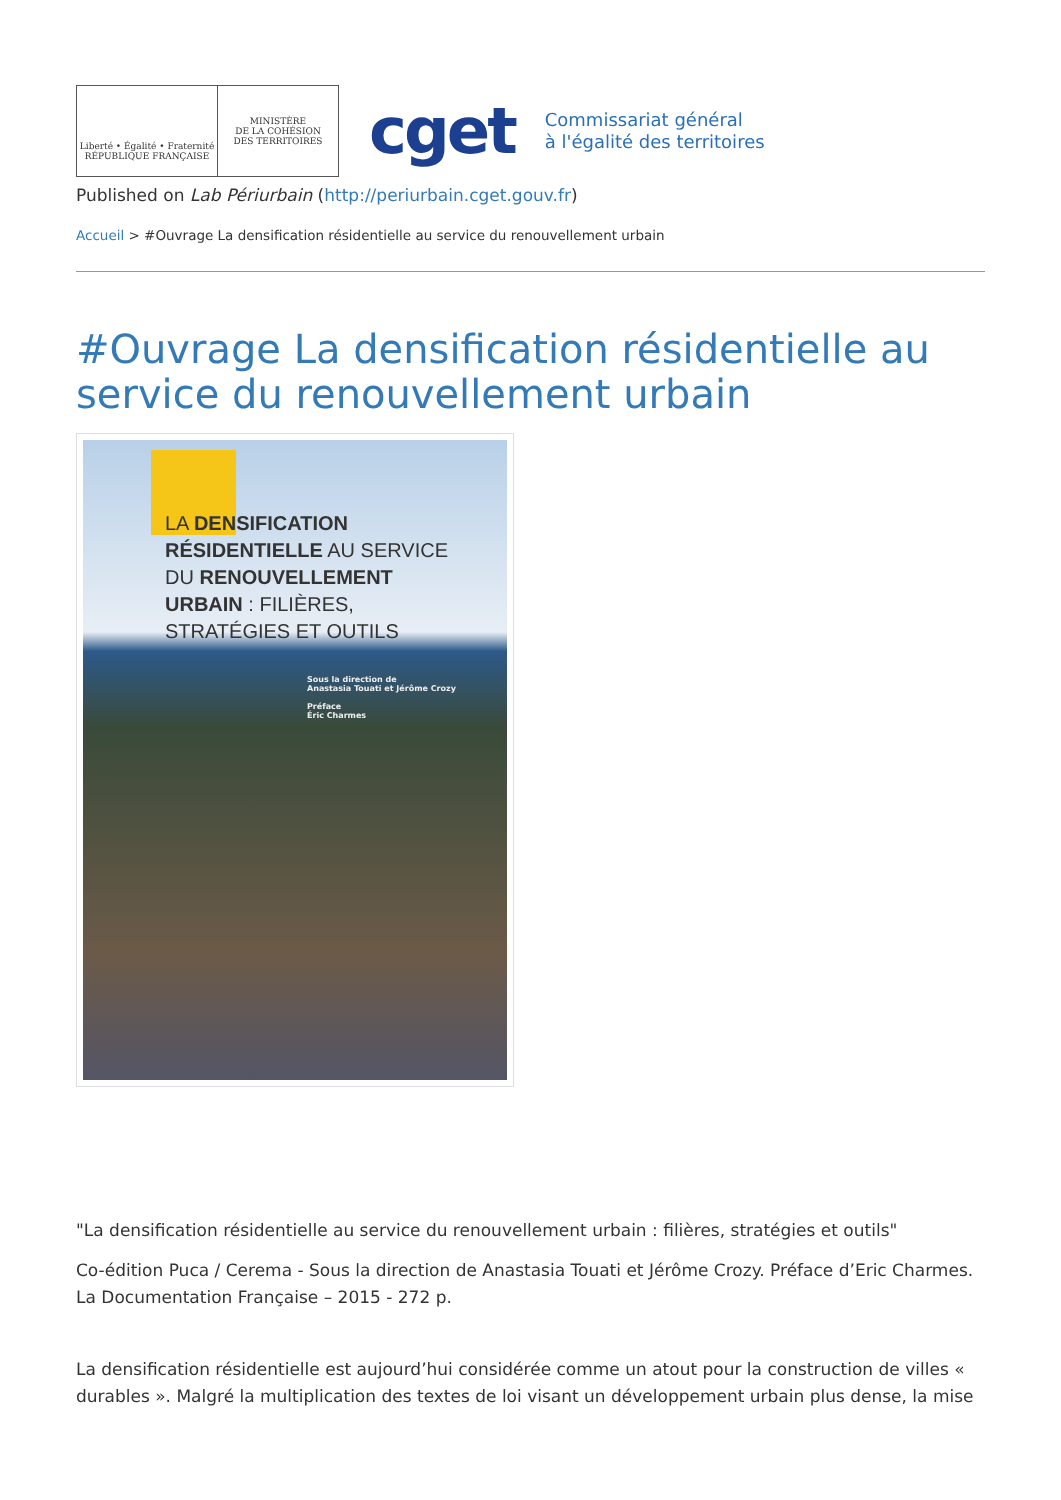Liberté • Égalité • Fraternité
RÉPUBLIQUE FRANÇAISE
MINISTÈRE
DE LA COHÉSION
DES TERRITOIRES
cget
Commissariat général
à l'égalité des territoires
Published on Lab Périurbain (http://periurbain.cget.gouv.fr)
Accueil > #Ouvrage La densification résidentielle au service du renouvellement urbain
#Ouvrage La densification résidentielle au service du renouvellement urbain
LA DENSIFICATION
RÉSIDENTIELLE AU SERVICE
DU RENOUVELLEMENT
URBAIN : FILIÈRES,
STRATÉGIES ET OUTILS
Sous la direction de
Anastasia Touati et Jérôme Crozy
Préface
Éric Charmes
"La densification résidentielle au service du renouvellement urbain : filières, stratégies et outils"
Co-édition Puca / Cerema - Sous la direction de Anastasia Touati et Jérôme Crozy. Préface d’Eric Charmes. La Documentation Française – 2015 - 272 p.
La densification résidentielle est aujourd’hui considérée comme un atout pour la construction de villes « durables ». Malgré la multiplication des textes de loi visant un développement urbain plus dense, la mise